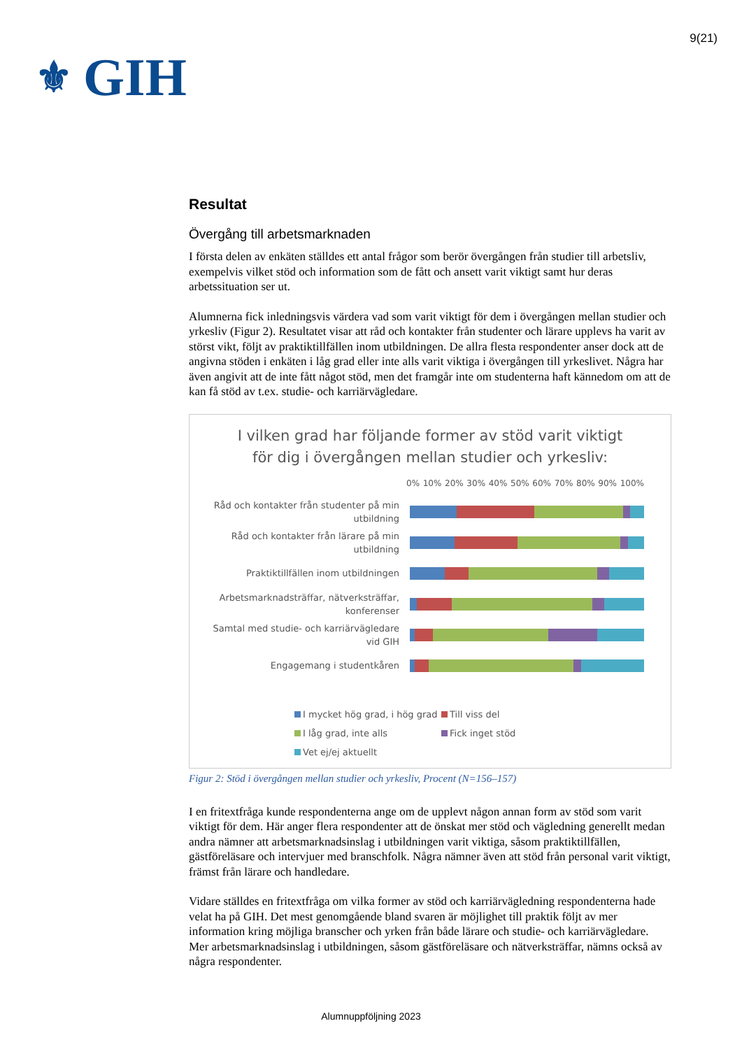⚜ GIH
9(21)
Resultat
Övergång till arbetsmarknaden
I första delen av enkäten ställdes ett antal frågor som berör övergången från studier till arbetsliv, exempelvis vilket stöd och information som de fått och ansett varit viktigt samt hur deras arbetssituation ser ut.
Alumnerna fick inledningsvis värdera vad som varit viktigt för dem i övergången mellan studier och yrkesliv (Figur 2). Resultatet visar att råd och kontakter från studenter och lärare upplevs ha varit av störst vikt, följt av praktiktillfällen inom utbildningen. De allra flesta respondenter anser dock att de angivna stöden i enkäten i låg grad eller inte alls varit viktiga i övergången till yrkeslivet. Några har även angivit att de inte fått något stöd, men det framgår inte om studenterna haft kännedom om att de kan få stöd av t.ex. studie- och karriärvägledare.
I vilken grad har följande former av stöd varit viktigt
för dig i övergången mellan studier och yrkesliv:
0% 10% 20% 30% 40% 50% 60% 70% 80% 90% 100%
Råd och kontakter från studenter på min utbildning
Råd och kontakter från lärare på min utbildning
Praktiktillfällen inom utbildningen
Arbetsmarknadsträffar, nätverksträffar, konferenser
Samtal med studie- och karriärvägledare vid GIH
Engagemang i studentkåren
I mycket hög grad, i hög grad Till viss del I låg grad, inte alls Fick inget stöd Vet ej/ej aktuellt
Figur 2: Stöd i övergången mellan studier och yrkesliv, Procent (N=156–157)
I en fritextfråga kunde respondenterna ange om de upplevt någon annan form av stöd som varit viktigt för dem. Här anger flera respondenter att de önskat mer stöd och vägledning generellt medan andra nämner att arbetsmarknadsinslag i utbildningen varit viktiga, såsom praktiktillfällen, gästföreläsare och intervjuer med branschfolk. Några nämner även att stöd från personal varit viktigt, främst från lärare och handledare.
Vidare ställdes en fritextfråga om vilka former av stöd och karriärvägledning respondenterna hade velat ha på GIH. Det mest genomgående bland svaren är möjlighet till praktik följt av mer information kring möjliga branscher och yrken från både lärare och studie- och karriärvägledare. Mer arbetsmarknadsinslag i utbildningen, såsom gästföreläsare och nätverksträffar, nämns också av några respondenter.
Alumnuppföljning 2023